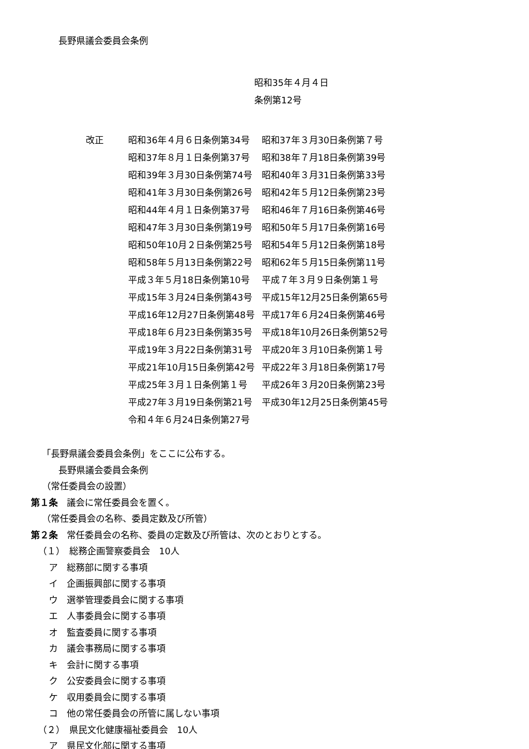長野県議会委員会条例
昭和35年４月４日
条例第12号
改正
| 昭和36年４月６日条例第34号 | 昭和37年３月30日条例第７号 |
| 昭和37年８月１日条例第37号 | 昭和38年７月18日条例第39号 |
| 昭和39年３月30日条例第74号 | 昭和40年３月31日条例第33号 |
| 昭和41年３月30日条例第26号 | 昭和42年５月12日条例第23号 |
| 昭和44年４月１日条例第37号 | 昭和46年７月16日条例第46号 |
| 昭和47年３月30日条例第19号 | 昭和50年５月17日条例第16号 |
| 昭和50年10月２日条例第25号 | 昭和54年５月12日条例第18号 |
| 昭和58年５月13日条例第22号 | 昭和62年５月15日条例第11号 |
| 平成３年５月18日条例第10号 | 平成７年３月９日条例第１号 |
| 平成15年３月24日条例第43号 | 平成15年12月25日条例第65号 |
| 平成16年12月27日条例第48号 | 平成17年６月24日条例第46号 |
| 平成18年６月23日条例第35号 | 平成18年10月26日条例第52号 |
| 平成19年３月22日条例第31号 | 平成20年３月10日条例第１号 |
| 平成21年10月15日条例第42号 | 平成22年３月18日条例第17号 |
| 平成25年３月１日条例第１号 | 平成26年３月20日条例第23号 |
| 平成27年３月19日条例第21号 | 平成30年12月25日条例第45号 |
| 令和４年６月24日条例第27号 | |
「長野県議会委員会条例」をここに公布する。
長野県議会委員会条例
（常任委員会の設置）
第１条　議会に常任委員会を置く。
（常任委員会の名称、委員定数及び所管）
第２条　常任委員会の名称、委員の定数及び所管は、次のとおりとする。
（１）　総務企画警察委員会　10人
ア　総務部に関する事項
イ　企画振興部に関する事項
ウ　選挙管理委員会に関する事項
エ　人事委員会に関する事項
オ　監査委員に関する事項
カ　議会事務局に関する事項
キ　会計に関する事項
ク　公安委員会に関する事項
ケ　収用委員会に関する事項
コ　他の常任委員会の所管に属しない事項
（２）　県民文化健康福祉委員会　10人
ア　県民文化部に関する事項